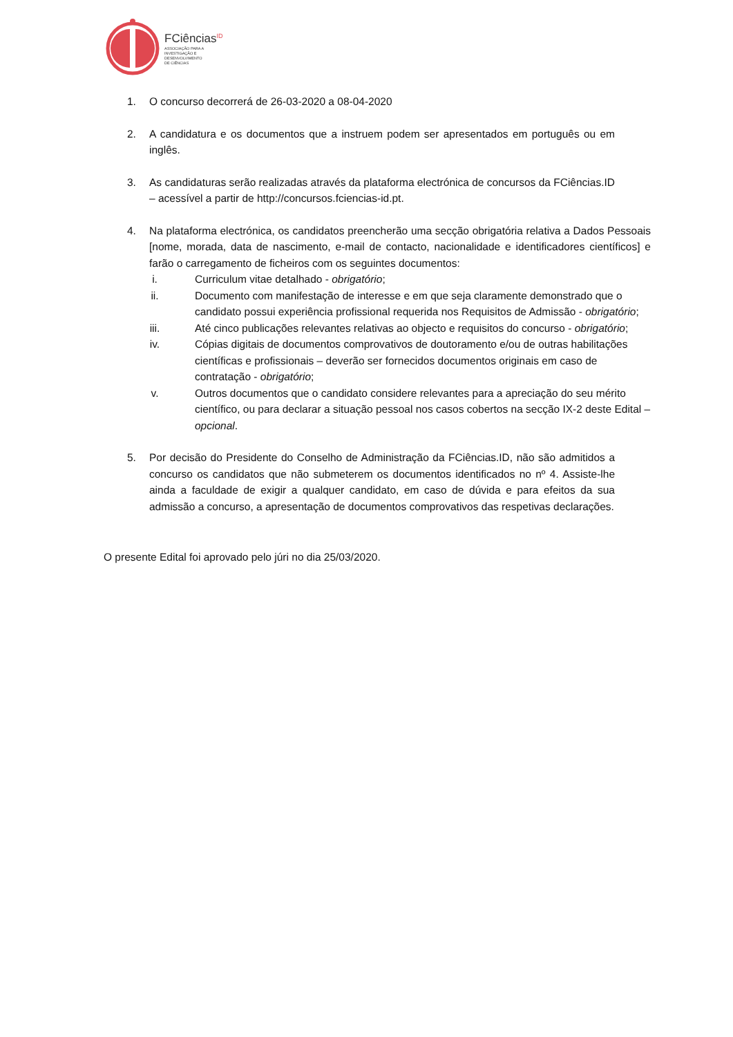FCiências<sup>ID</sup>
ASSOCIAÇÃO PARA A
INVESTIGAÇÃO E
DESENVOLVIMENTO
DE CIÊNCIAS
1. O concurso decorrerá de 26-03-2020 a 08-04-2020
2. A candidatura e os documentos que a instruem podem ser apresentados em português ou em inglês.
3. As candidaturas serão realizadas através da plataforma electrónica de concursos da FCiências.ID – acessível a partir de http://concursos.fciencias-id.pt.
4. Na plataforma electrónica, os candidatos preencherão uma secção obrigatória relativa a Dados Pessoais [nome, morada, data de nascimento, e-mail de contacto, nacionalidade e identificadores científicos] e farão o carregamento de ficheiros com os seguintes documentos:
i. Curriculum vitae detalhado - obrigatório;
ii. Documento com manifestação de interesse e em que seja claramente demonstrado que o candidato possui experiência profissional requerida nos Requisitos de Admissão - obrigatório;
iii. Até cinco publicações relevantes relativas ao objecto e requisitos do concurso - obrigatório;
iv. Cópias digitais de documentos comprovativos de doutoramento e/ou de outras habilitações científicas e profissionais – deverão ser fornecidos documentos originais em caso de contratação - obrigatório;
v. Outros documentos que o candidato considere relevantes para a apreciação do seu mérito científico, ou para declarar a situação pessoal nos casos cobertos na secção IX-2 deste Edital – opcional.
5. Por decisão do Presidente do Conselho de Administração da FCiências.ID, não são admitidos a concurso os candidatos que não submeterem os documentos identificados no nº 4. Assiste-lhe ainda a faculdade de exigir a qualquer candidato, em caso de dúvida e para efeitos da sua admissão a concurso, a apresentação de documentos comprovativos das respetivas declarações.
O presente Edital foi aprovado pelo júri no dia 25/03/2020.